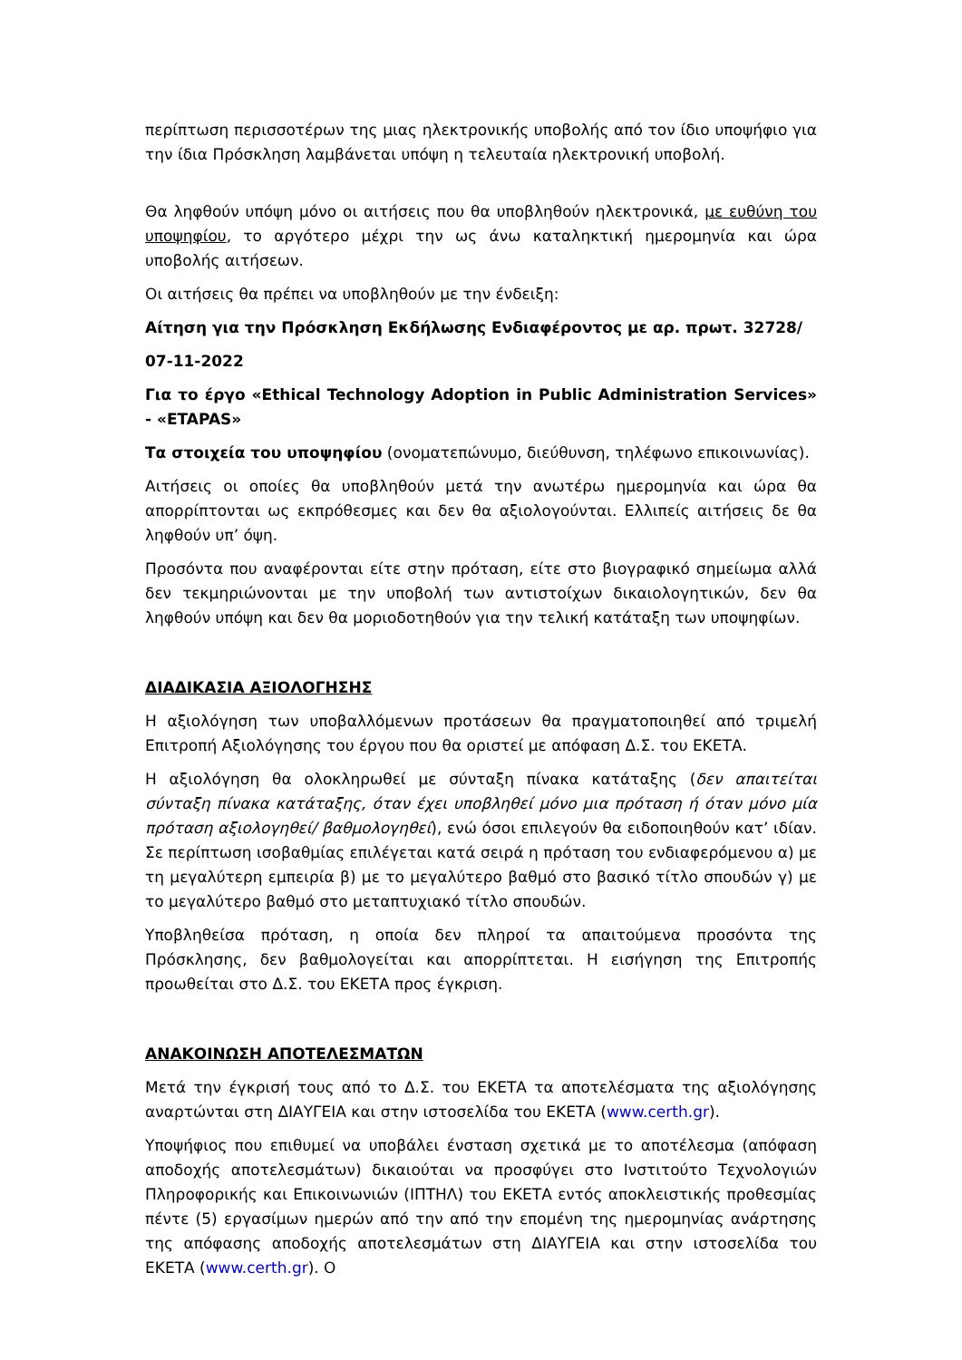περίπτωση περισσοτέρων της μιας ηλεκτρονικής υποβολής από τον ίδιο υποψήφιο για την ίδια Πρόσκληση λαμβάνεται υπόψη η τελευταία ηλεκτρονική υποβολή.
Θα ληφθούν υπόψη μόνο οι αιτήσεις που θα υποβληθούν ηλεκτρονικά, με ευθύνη του υποψηφίου, το αργότερο μέχρι την ως άνω καταληκτική ημερομηνία και ώρα υποβολής αιτήσεων.
Οι αιτήσεις θα πρέπει να υποβληθούν με την ένδειξη:
Αίτηση για την Πρόσκληση Εκδήλωσης Ενδιαφέροντος με αρ. πρωτ. 32728/
07-11-2022
Για το έργο «Ethical Technology Adoption in Public Administration Services» - «ETAPAS»
Τα στοιχεία του υποψηφίου (ονοματεπώνυμο, διεύθυνση, τηλέφωνο επικοινωνίας).
Αιτήσεις οι οποίες θα υποβληθούν μετά την ανωτέρω ημερομηνία και ώρα θα απορρίπτονται ως εκπρόθεσμες και δεν θα αξιολογούνται. Ελλιπείς αιτήσεις δε θα ληφθούν υπ’ όψη.
Προσόντα που αναφέρονται είτε στην πρόταση, είτε στο βιογραφικό σημείωμα αλλά δεν τεκμηριώνονται με την υποβολή των αντιστοίχων δικαιολογητικών, δεν θα ληφθούν υπόψη και δεν θα μοριοδοτηθούν για την τελική κατάταξη των υποψηφίων.
ΔΙΑΔΙΚΑΣΙΑ ΑΞΙΟΛΟΓΗΣΗΣ
Η αξιολόγηση των υποβαλλόμενων προτάσεων θα πραγματοποιηθεί από τριμελή Επιτροπή Αξιολόγησης του έργου που θα οριστεί με απόφαση Δ.Σ. του ΕΚΕΤΑ.
Η αξιολόγηση θα ολοκληρωθεί με σύνταξη πίνακα κατάταξης (δεν απαιτείται σύνταξη πίνακα κατάταξης, όταν έχει υποβληθεί μόνο μια πρόταση ή όταν μόνο μία πρόταση αξιολογηθεί/ βαθμολογηθεί), ενώ όσοι επιλεγούν θα ειδοποιηθούν κατ’ ιδίαν. Σε περίπτωση ισοβαθμίας επιλέγεται κατά σειρά η πρόταση του ενδιαφερόμενου α) με τη μεγαλύτερη εμπειρία β) με το μεγαλύτερο βαθμό στο βασικό τίτλο σπουδών γ) με το μεγαλύτερο βαθμό στο μεταπτυχιακό τίτλο σπουδών.
Υποβληθείσα πρόταση, η οποία δεν πληροί τα απαιτούμενα προσόντα της Πρόσκλησης, δεν βαθμολογείται και απορρίπτεται. Η εισήγηση της Επιτροπής προωθείται στο Δ.Σ. του ΕΚΕΤΑ προς έγκριση.
ΑΝΑΚΟΙΝΩΣΗ ΑΠΟΤΕΛΕΣΜΑΤΩΝ
Μετά την έγκρισή τους από το Δ.Σ. του ΕΚΕΤΑ τα αποτελέσματα της αξιολόγησης αναρτώνται στη ΔΙΑΥΓΕΙΑ και στην ιστοσελίδα του ΕΚΕΤΑ (www.certh.gr).
Υποψήφιος που επιθυμεί να υποβάλει ένσταση σχετικά με το αποτέλεσμα (απόφαση αποδοχής αποτελεσμάτων) δικαιούται να προσφύγει στο Ινστιτούτο Τεχνολογιών Πληροφορικής και Επικοινωνιών (ΙΠΤΗΛ) του ΕΚΕΤΑ εντός αποκλειστικής προθεσμίας πέντε (5) εργασίμων ημερών από την από την επομένη της ημερομηνίας ανάρτησης της απόφασης αποδοχής αποτελεσμάτων στη ΔΙΑΥΓΕΙΑ και στην ιστοσελίδα του ΕΚΕΤΑ (www.certh.gr). Ο